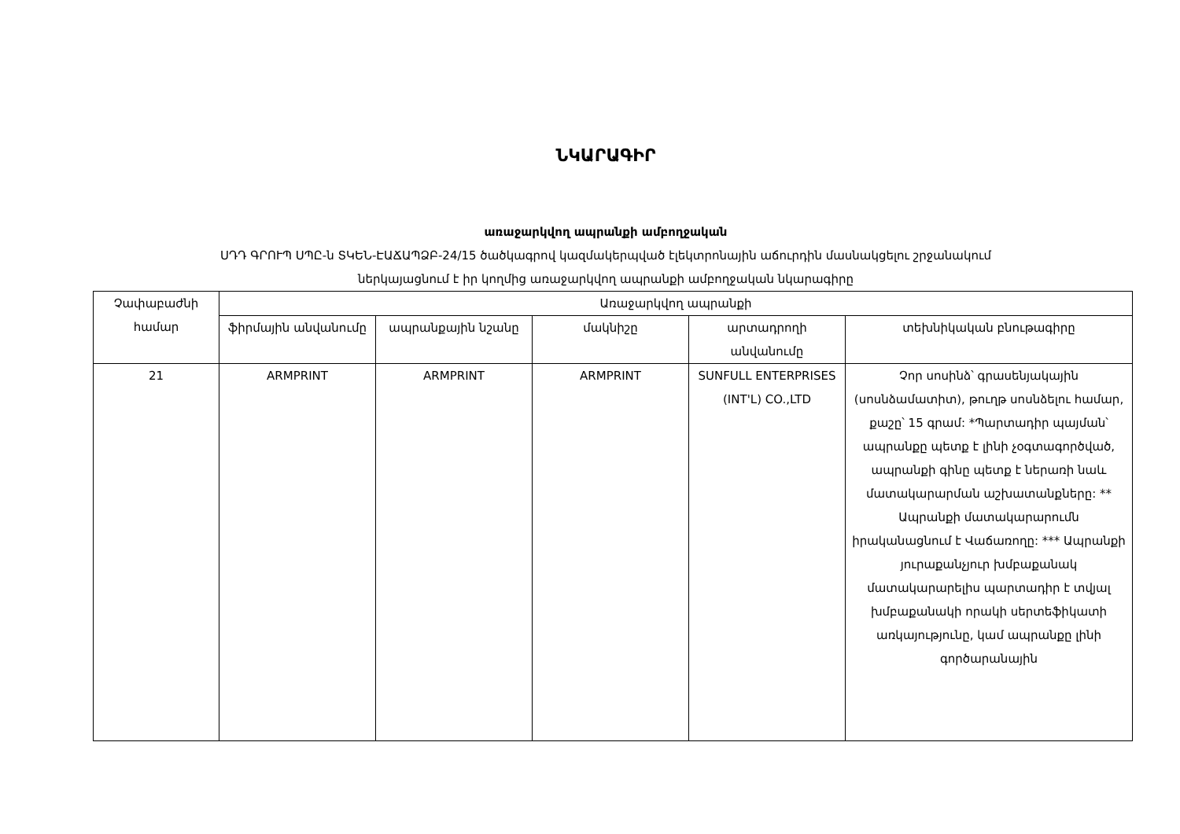ՆԿԱՐԱԳԻՐ
առաջարկվող ապրանքի ամբողջական
ՍԴԴ ԳՐՈՒՊ ՍՊԸ-ն ՏԿԵՆ-ԷԱՃԱՊՁԲ-24/15 ծածկագրով կազմակերպված էլեկտրոնային աճուրդին մասնակցելու շրջանակում
ներկայացնում է իր կողմից առաջարկվող ապրանքի ամբողջական նկարագիրը
| Չափաբաժնի համար | Առաջարկվող ապրանքի | | | | |
| --- | --- | --- | --- | --- | --- |
| | ֆիրմային անվանումը | ապրանքային նշանը | մակնիշը | արտադրողի անվանումը | տեխնիկական բնութագիրը |
| 21 | ARMPRINT | ARMPRINT | ARMPRINT | SUNFULL ENTERPRISES (INT'L) CO.,LTD | Չոր սոսինձ՝ գրասենյակային (սոսնձամատիտ), թուղթ սոսնձելու համար, քաշը՝ 15 գրամ: *Պարտադիր պայման՝ ապրանքը պետք է լինի չօգտագործված, ապրանքի գինը պետք է ներառի նաև մատակարարման աշխատանքները: ** Ապրանքի մատակարարումն իրականացնում է Վաճառողը: *** Ապրանքի յուրաքանչյուր խմբաքանակ մատակարարելիս պարտադիր է տվյալ խմբաքանակի որակի սերտեֆիկատի առկայությունը, կամ ապրանքը լինի գործարանային |